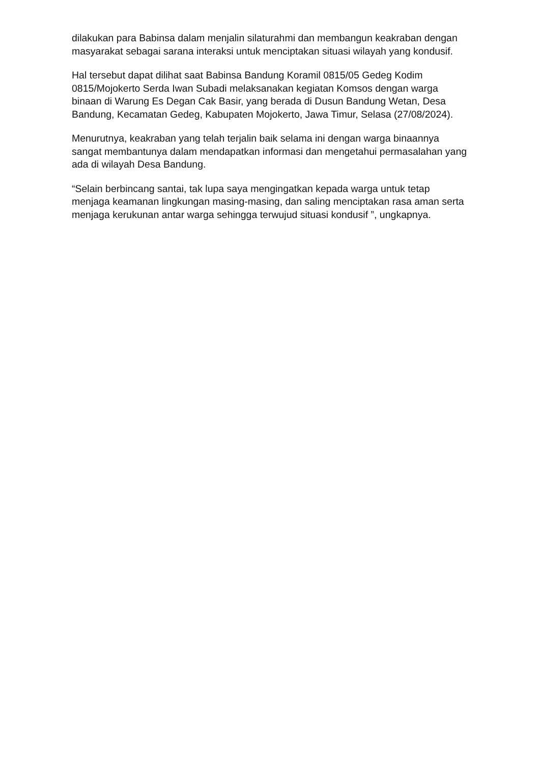dilakukan para Babinsa dalam menjalin silaturahmi dan membangun keakraban dengan masyarakat sebagai sarana interaksi untuk menciptakan situasi wilayah yang kondusif.
Hal tersebut dapat dilihat saat Babinsa Bandung Koramil 0815/05 Gedeg Kodim 0815/Mojokerto Serda Iwan Subadi melaksanakan kegiatan Komsos dengan warga binaan di Warung Es Degan Cak Basir, yang berada di Dusun Bandung Wetan, Desa Bandung, Kecamatan Gedeg, Kabupaten Mojokerto, Jawa Timur, Selasa (27/08/2024).
Menurutnya, keakraban yang telah terjalin baik selama ini dengan warga binaannya sangat membantunya dalam mendapatkan informasi dan mengetahui permasalahan yang ada di wilayah Desa Bandung.
“Selain berbincang santai, tak lupa saya mengingatkan kepada warga untuk tetap menjaga keamanan lingkungan masing-masing, dan saling menciptakan rasa aman serta menjaga kerukunan antar warga sehingga terwujud situasi kondusif ”, ungkapnya.